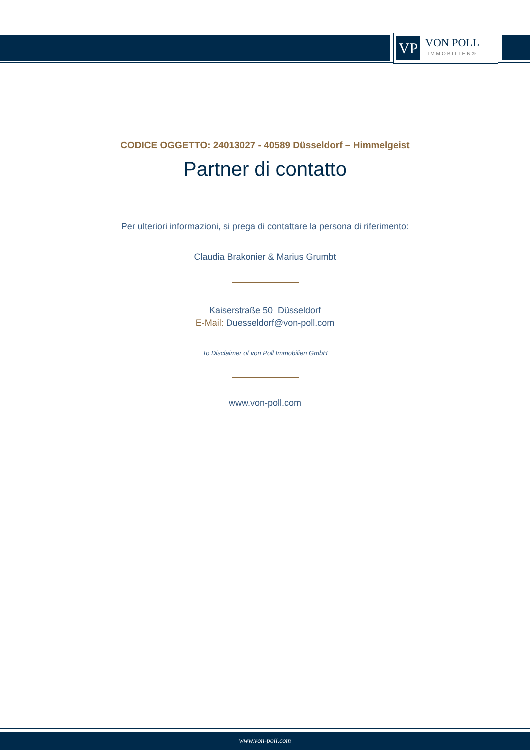VP
VON POLL
IMMOBILIEN®
CODICE OGGETTO: 24013027 - 40589 Düsseldorf – Himmelgeist
Partner di contatto
Per ulteriori informazioni, si prega di contattare la persona di riferimento:
Claudia Brakonier & Marius Grumbt
Kaiserstraße 50 Düsseldorf
E-Mail: Duesseldorf@von-poll.com
To Disclaimer of von Poll Immobilien GmbH
www.von-poll.com
www.von-poll.com